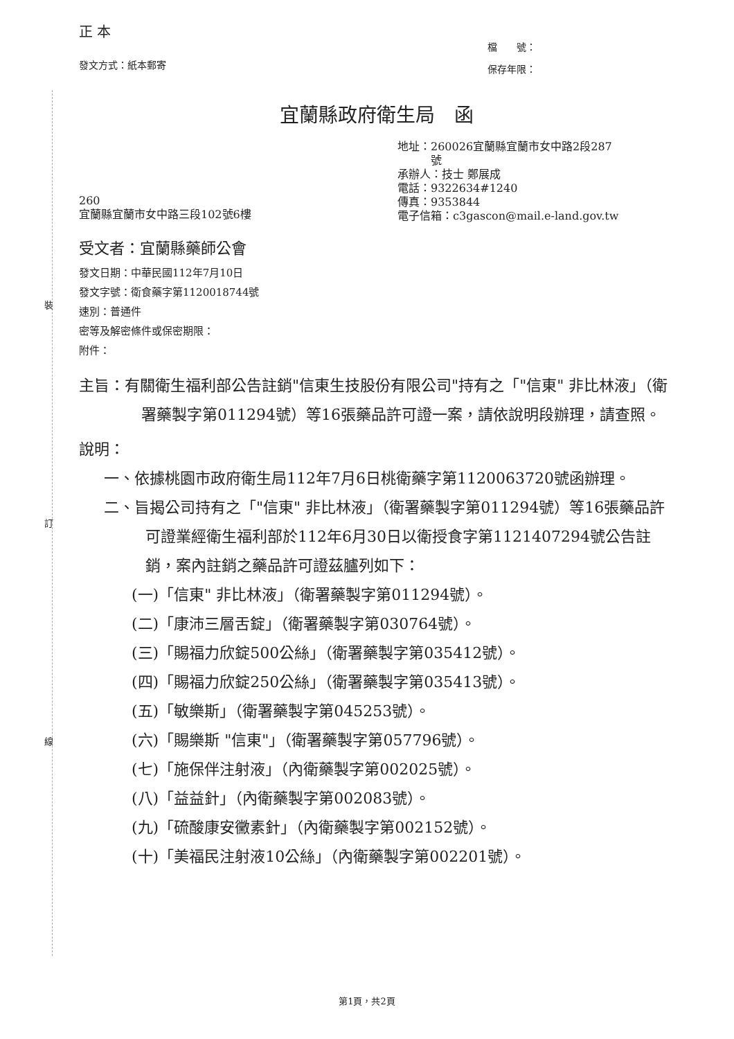裝
訂
線
正 本
發文方式：紙本郵寄
檔　　號：
保存年限：
宜蘭縣政府衛生局　函
260
宜蘭縣宜蘭市女中路三段102號6樓
地址：260026宜蘭縣宜蘭市女中路2段287
　　　號
承辦人：技士 鄭展成
電話：9322634#1240
傳真：9353844
電子信箱：c3gascon@mail.e-land.gov.tw
受文者：宜蘭縣藥師公會
發文日期：中華民國112年7月10日
發文字號：衛食藥字第1120018744號
速別：普通件
密等及解密條件或保密期限：
附件：
主旨：有關衛生福利部公告註銷"信東生技股份有限公司"持有之「"信東" 非比林液」（衛署藥製字第011294號）等16張藥品許可證一案，請依說明段辦理，請查照。
說明：
一、依據桃園市政府衛生局112年7月6日桃衛藥字第1120063720號函辦理。
二、旨揭公司持有之「"信東" 非比林液」（衛署藥製字第011294號）等16張藥品許可證業經衛生福利部於112年6月30日以衛授食字第1121407294號公告註銷，案內註銷之藥品許可證茲臚列如下：
(一)「信東" 非比林液」（衛署藥製字第011294號）。
(二)「康沛三層舌錠」（衛署藥製字第030764號）。
(三)「賜福力欣錠500公絲」（衛署藥製字第035412號）。
(四)「賜福力欣錠250公絲」（衛署藥製字第035413號）。
(五)「敏樂斯」（衛署藥製字第045253號）。
(六)「賜樂斯 "信東"」（衛署藥製字第057796號）。
(七)「施保伴注射液」（內衛藥製字第002025號）。
(八)「益益針」（內衛藥製字第002083號）。
(九)「硫酸康安黴素針」（內衛藥製字第002152號）。
(十)「美福民注射液10公絲」（內衛藥製字第002201號）。
第1頁，共2頁